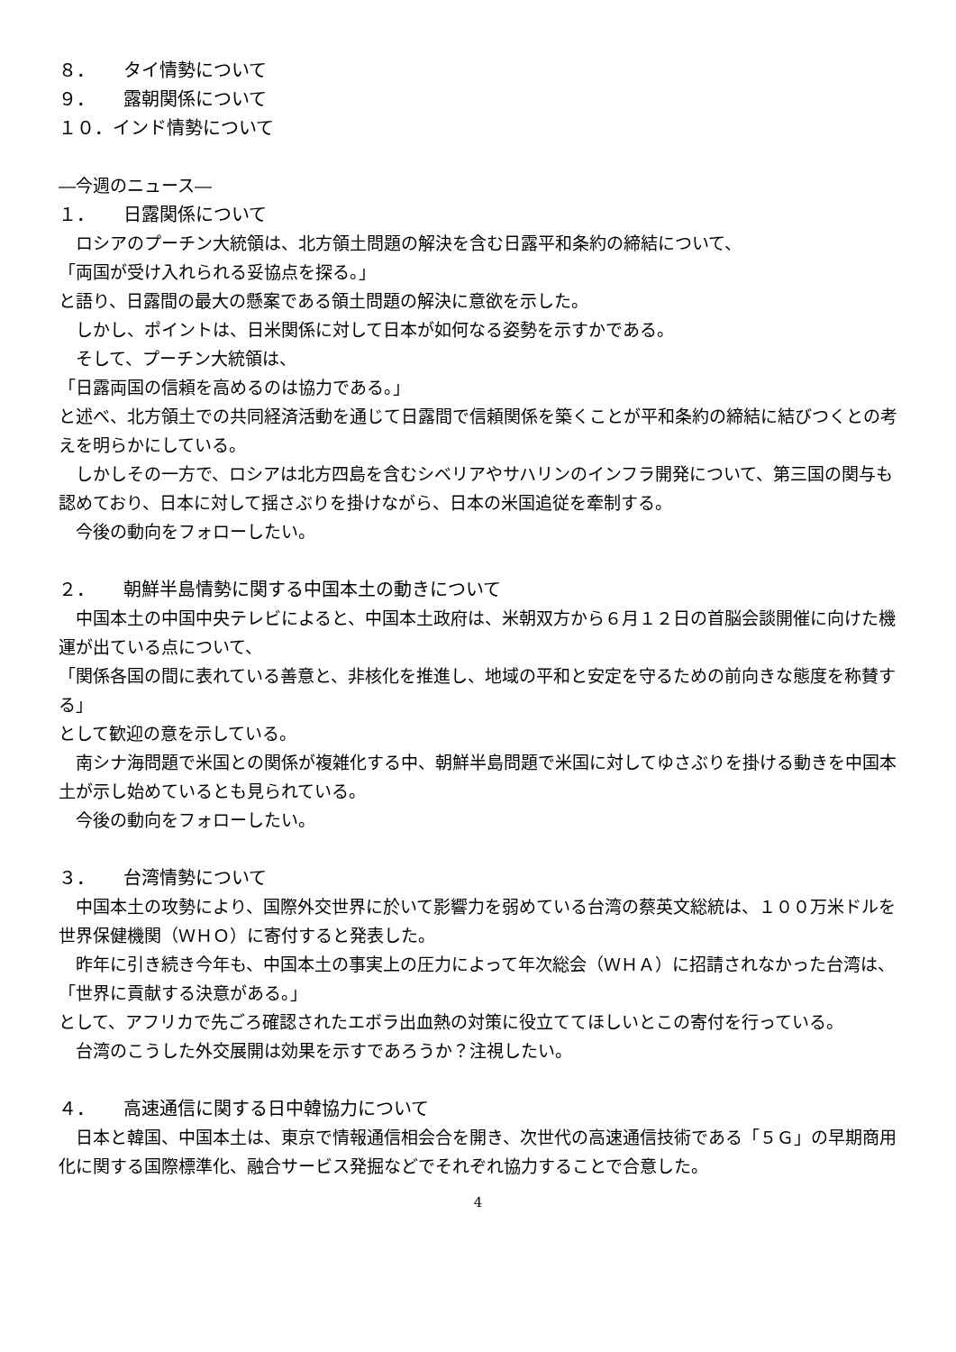８． タイ情勢について
９． 露朝関係について
１０．インド情勢について
―今週のニュース―
１． 日露関係について
ロシアのプーチン大統領は、北方領土問題の解決を含む日露平和条約の締結について、
「両国が受け入れられる妥協点を探る。」
と語り、日露間の最大の懸案である領土問題の解決に意欲を示した。
しかし、ポイントは、日米関係に対して日本が如何なる姿勢を示すかである。
そして、プーチン大統領は、
「日露両国の信頼を高めるのは協力である。」
と述べ、北方領土での共同経済活動を通じて日露間で信頼関係を築くことが平和条約の締結に結びつくとの考えを明らかにしている。
しかしその一方で、ロシアは北方四島を含むシベリアやサハリンのインフラ開発について、第三国の関与も認めており、日本に対して揺さぶりを掛けながら、日本の米国追従を牽制する。
今後の動向をフォローしたい。
２． 朝鮮半島情勢に関する中国本土の動きについて
中国本土の中国中央テレビによると、中国本土政府は、米朝双方から６月１２日の首脳会談開催に向けた機運が出ている点について、
「関係各国の間に表れている善意と、非核化を推進し、地域の平和と安定を守るための前向きな態度を称賛する」
として歓迎の意を示している。
南シナ海問題で米国との関係が複雑化する中、朝鮮半島問題で米国に対してゆさぶりを掛ける動きを中国本土が示し始めているとも見られている。
今後の動向をフォローしたい。
３． 台湾情勢について
中国本土の攻勢により、国際外交世界に於いて影響力を弱めている台湾の蔡英文総統は、１００万米ドルを世界保健機関（ＷＨＯ）に寄付すると発表した。
昨年に引き続き今年も、中国本土の事実上の圧力によって年次総会（ＷＨＡ）に招請されなかった台湾は、
「世界に貢献する決意がある。」
として、アフリカで先ごろ確認されたエボラ出血熱の対策に役立ててほしいとこの寄付を行っている。
台湾のこうした外交展開は効果を示すであろうか？注視したい。
４． 高速通信に関する日中韓協力について
日本と韓国、中国本土は、東京で情報通信相会合を開き、次世代の高速通信技術である「５Ｇ」の早期商用化に関する国際標準化、融合サービス発掘などでそれぞれ協力することで合意した。
4